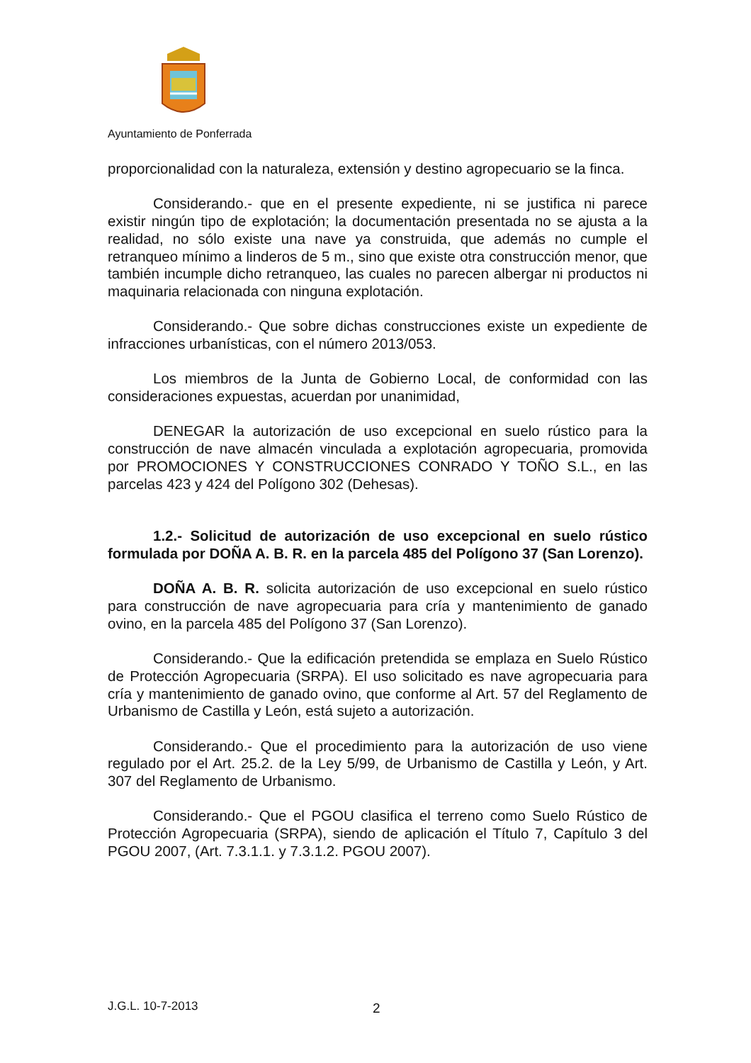Ayuntamiento de Ponferrada
proporcionalidad con la naturaleza, extensión y destino agropecuario se la finca.
Considerando.- que en el presente expediente, ni se justifica ni parece existir ningún tipo de explotación; la documentación presentada no se ajusta a la realidad, no sólo existe una nave ya construida, que además no cumple el retranqueo mínimo a linderos de 5 m., sino que existe otra construcción menor, que también incumple dicho retranqueo, las cuales no parecen albergar ni productos ni maquinaria relacionada con ninguna explotación.
Considerando.- Que sobre dichas construcciones existe un expediente de infracciones urbanísticas, con el número 2013/053.
Los miembros de la Junta de Gobierno Local, de conformidad con las consideraciones expuestas, acuerdan por unanimidad,
DENEGAR la autorización de uso excepcional en suelo rústico para la construcción de nave almacén vinculada a explotación agropecuaria, promovida por PROMOCIONES Y CONSTRUCCIONES CONRADO Y TOÑO S.L., en las parcelas 423 y 424 del Polígono 302 (Dehesas).
1.2.- Solicitud de autorización de uso excepcional en suelo rústico formulada por DOÑA A. B. R. en la parcela 485 del Polígono 37 (San Lorenzo).
DOÑA A. B. R. solicita autorización de uso excepcional en suelo rústico para construcción de nave agropecuaria para cría y mantenimiento de ganado ovino, en la parcela 485 del Polígono 37 (San Lorenzo).
Considerando.- Que la edificación pretendida se emplaza en Suelo Rústico de Protección Agropecuaria (SRPA). El uso solicitado es nave agropecuaria para cría y mantenimiento de ganado ovino, que conforme al Art. 57 del Reglamento de Urbanismo de Castilla y León, está sujeto a autorización.
Considerando.- Que el procedimiento para la autorización de uso viene regulado por el Art. 25.2. de la Ley 5/99, de Urbanismo de Castilla y León, y Art. 307 del Reglamento de Urbanismo.
Considerando.- Que el PGOU clasifica el terreno como Suelo Rústico de Protección Agropecuaria (SRPA), siendo de aplicación el Título 7, Capítulo 3 del PGOU 2007, (Art. 7.3.1.1. y 7.3.1.2. PGOU 2007).
J.G.L. 10-7-2013 2